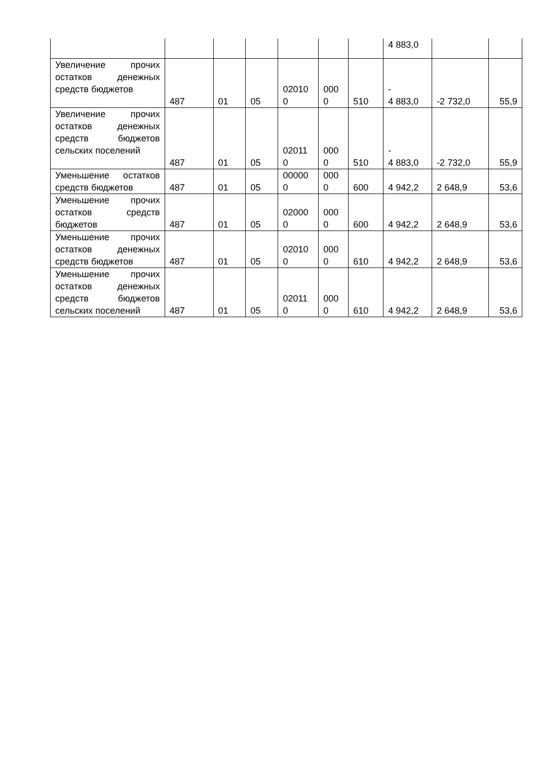| | | | | | | | 4 883,0 | | |
| Увеличение прочих остатков денежных средств бюджетов | 487 | 01 | 05 | 02010 0 | 000 0 | 510 | - 4 883,0 | -2 732,0 | 55,9 |
| Увеличение прочих остатков денежных средств бюджетов сельских поселений | 487 | 01 | 05 | 02011 0 | 000 0 | 510 | - 4 883,0 | -2 732,0 | 55,9 |
| Уменьшение остатков средств бюджетов | 487 | 01 | 05 | 00000 0 | 000 0 | 600 | 4 942,2 | 2 648,9 | 53,6 |
| Уменьшение прочих остатков средств бюджетов | 487 | 01 | 05 | 02000 0 | 000 0 | 600 | 4 942,2 | 2 648,9 | 53,6 |
| Уменьшение прочих остатков денежных средств бюджетов | 487 | 01 | 05 | 02010 0 | 000 0 | 610 | 4 942,2 | 2 648,9 | 53,6 |
| Уменьшение прочих остатков денежных средств бюджетов сельских поселений | 487 | 01 | 05 | 02011 0 | 000 0 | 610 | 4 942,2 | 2 648,9 | 53,6 |